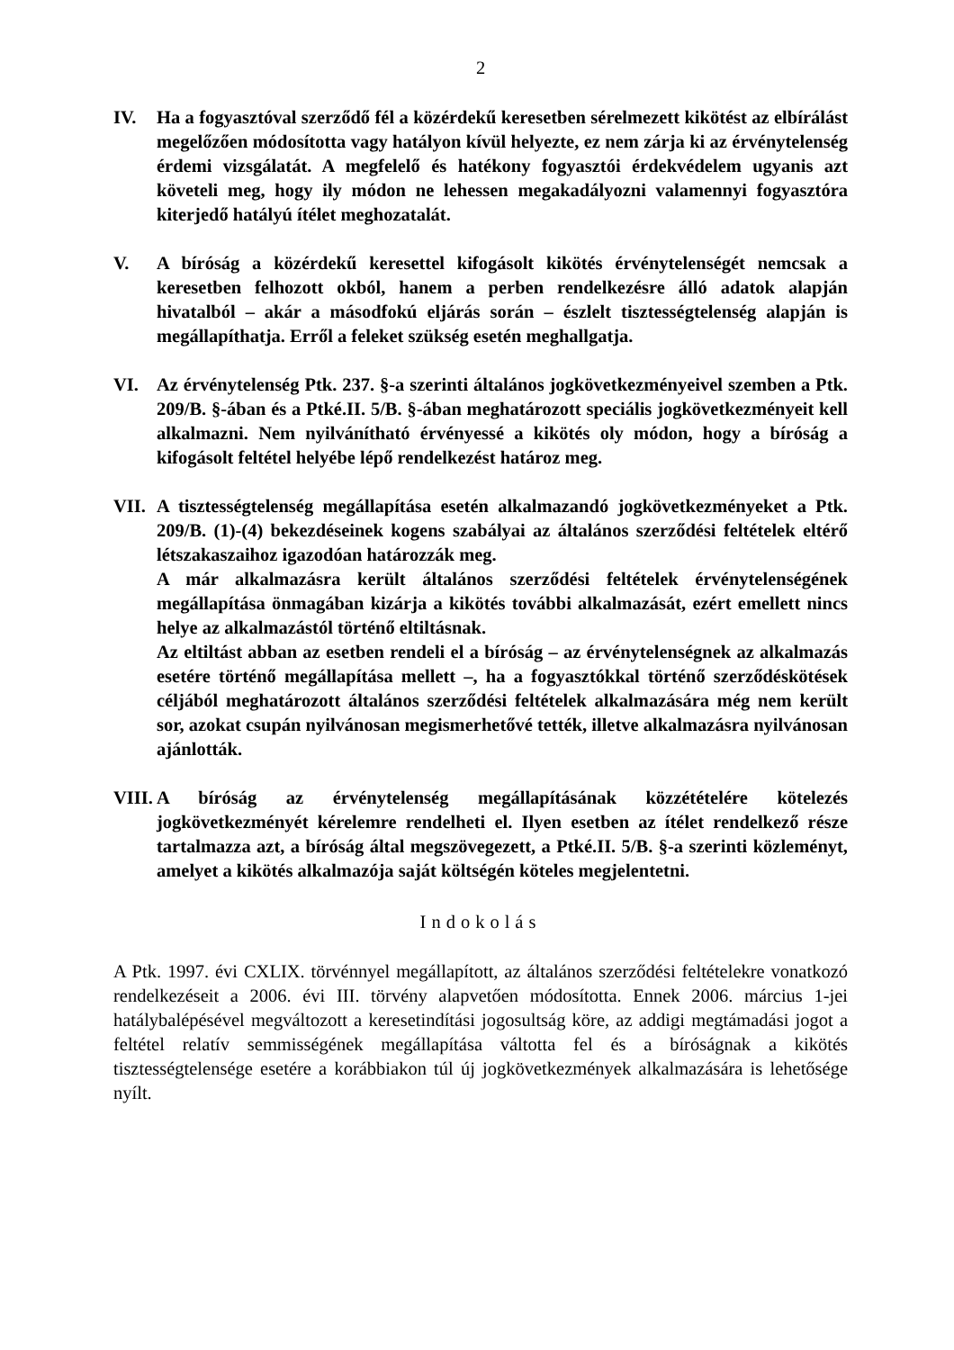2
IV. Ha a fogyasztóval szerződő fél a közérdekű keresetben sérelmezett kikötést az elbírálást megelőzően módosította vagy hatályon kívül helyezte, ez nem zárja ki az érvénytelenség érdemi vizsgálatát. A megfelelő és hatékony fogyasztói érdekvédelem ugyanis azt követeli meg, hogy ily módon ne lehessen megakadályozni valamennyi fogyasztóra kiterjedő hatályú ítélet meghozatalát.
V. A bíróság a közérdekű keresettel kifogásolt kikötés érvénytelenségét nemcsak a keresetben felhozott okból, hanem a perben rendelkezésre álló adatok alapján hivatalból – akár a másodfokú eljárás során – észlelt tisztességtelenség alapján is megállapíthatja. Erről a feleket szükség esetén meghallgatja.
VI. Az érvénytelenség Ptk. 237. §-a szerinti általános jogkövetkezményeivel szemben a Ptk. 209/B. §-ában és a Ptké.II. 5/B. §-ában meghatározott speciális jogkövetkezményeit kell alkalmazni. Nem nyilvánítható érvényessé a kikötés oly módon, hogy a bíróság a kifogásolt feltétel helyébe lépő rendelkezést határoz meg.
VII.
A tisztességtelenség megállapítása esetén alkalmazandó jogkövetkezményeket a Ptk. 209/B. (1)-(4) bekezdéseinek kogens szabályai az általános szerződési feltételek eltérő létszakaszaihoz igazodóan határozzák meg.
A már alkalmazásra került általános szerződési feltételek érvénytelenségének megállapítása önmagában kizárja a kikötés további alkalmazását, ezért emellett nincs helye az alkalmazástól történő eltiltásnak.
Az eltiltást abban az esetben rendeli el a bíróság – az érvénytelenségnek az alkalmazás esetére történő megállapítása mellett –, ha a fogyasztókkal történő szerződéskötések céljából meghatározott általános szerződési feltételek alkalmazására még nem került sor, azokat csupán nyilvánosan megismerhetővé tették, illetve alkalmazásra nyilvánosan ajánlották.
VIII.
A bíróság az érvénytelenség megállapításának közzétételére kötelezés jogkövetkezményét kérelemre rendelheti el. Ilyen esetben az ítélet rendelkező része tartalmazza azt, a bíróság által megszövegezett, a Ptké.II. 5/B. §-a szerinti közleményt, amelyet a kikötés alkalmazója saját költségén köteles megjelentetni.
Indokolás
A Ptk. 1997. évi CXLIX. törvénnyel megállapított, az általános szerződési feltételekre vonatkozó rendelkezéseit a 2006. évi III. törvény alapvetően módosította. Ennek 2006. március 1-jei hatálybalépésével megváltozott a keresetindítási jogosultság köre, az addigi megtámadási jogot a feltétel relatív semmisségének megállapítása váltotta fel és a bíróságnak a kikötés tisztességtelensége esetére a korábbiakon túl új jogkövetkezmények alkalmazására is lehetősége nyílt.